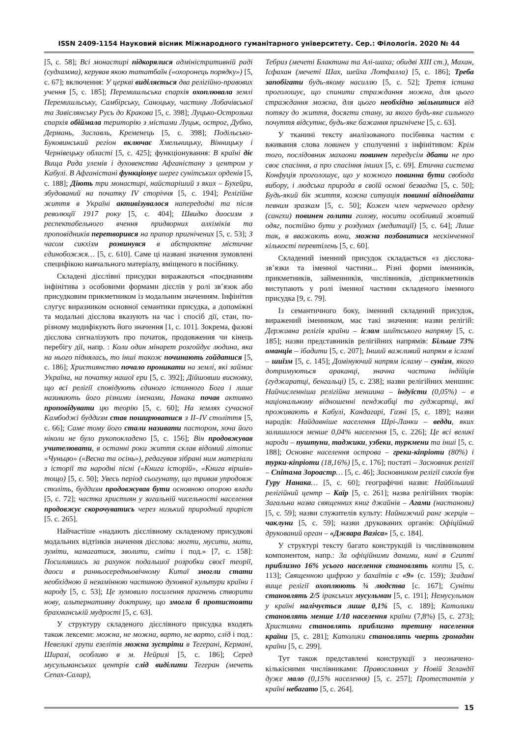ISSN 2409-1154 Науковий вісник Міжнародного гуманітарного університету. Сер.: Філологія. 2020 № 44
[5, с. 58]; Всі монастирі підкорялися адміністративній раді (судхамма), керував якою тататбаїн («охоронець порядку») [5, с. 67]; включення: У церкві виділяється два релігійно-правових учення [5, с. 185]; Перемишльська єпархія охоплювала землі Перемишльську, Самбірську, Саноцьку, частину Лобачівської та Завіслянську Русь до Кракова [5, с. 398]; Луцько-Острозька єпархія обіймала територію з містами Луцьк, острог, Дубно, Дермань, Заславль, Кременець [5, с. 398]; Подільсько-Буковинський регіон включає Хмельницьку, Вінницьку і Чернівецьку області [5, с. 425]; функціонування: В країні діє Вища Рада улемів і духовенства Афганістану з центром у Кабулі. В Афганістані функціонує шерег сунітських орденів [5, с. 188]; Діють три монастирі, найстаріший з яких – Бухейри, збудований на початку IV сторіччя [5, с. 194]; Релігійне життя в Україні активізувалося напередодні та після революції 1917 року [5, с. 404]; Швидко даосизм з респектабельного вчення придворних алхіміків та проповідників перетворився на прапор пригнічених [5, с. 53]; З часом сикхізм розвинувся в абстрактне містичне єдинобожжя… [5, с. 610]. Саме ці названі значення зумовлені специфікою навчального матеріалу, вміщеного в посібнику.
Складені дієслівні присудки виражаються «поєднанням інфінітива з особовими формами дієслів у ролі зв’язок або присудковим прикметником із модальним значенням. Інфінітив слугує виразником основної семантики присудка, а допоміжні та модальні дієслова вказують на час і спосіб дії, стан, по-різному модифікують його значення [1, с. 101]. Зокрема, фазові дієслова сигналізують про початок, продовження чи кінець перебігу дії, напр. : Коли один мінарет розгойдує людина, яка на нього піднялась, то інші також починають гойдатися [5, с. 186]; Християнство почало проникати на землі, які займає Україна, на початку нашої ери [5, с. 392]; Дійшовши висновку, що всі релігії сповідують єдиного істинного Бога і лише називають його різними іменами, Нанака почав активно проповідувати цю теорію [5, с. 60]; На землях сучасної Камбоджі буддизм став поширюватися з II–IV століття [5, с. 66]; Саме тому його стали називати пастором, хоча його ніколи не було рукопокладено [5, с. 156]; Він продовжував учителювати, в останні роки життя склав відомий літопис «Чуньцю» («Весна та осінь»), редагував зібрані ним матеріали з історії та народні пісні («Книга історій», «Книга віршів» тощо) [5, с. 50]; Увесь період сьогунату, що тривав упродовж століть, буддизм продовжував бути основною опорою влади [5, с. 72]; частка християн у загальній чисельності населення продовжує скорочуватись через низький природний приріст [5. с. 265].
Найчастіше «надають дієслівному складеному присудкові модальних відтінків значення дієслова: могти, мусити, мати, зуміти, намагатися, зволити, сміти і под.» [7, с. 158]: Посилившись за рахунок подальшої розробки своєї теорії, даоси в ранньосередньовічному Китаї змогли стати необхідною й незамінною частиною духовної культури країни і народу [5, с. 53]; Це зумовило посилення прагнень створити нову, альтернативну доктрину, що змогла б протистояти брахманській мудрості [5, с. 63].
У структуру складеного дієслівного присудка входять також лексеми: можна, не можна, варто, не варто, слід і под.: Невеликі групи езелітів можна зустріти в Тегерані, Кермані, Ширазі, особливо в м. Нейризі [5, с. 186]; Серед мусульманських центрів слід виділити Тегеран (мечеть Сепах-Салар),
Тебриз (мечеті Блактина та Алі-шаха; обидві XIII ст.), Махан, Ісфахан (мечеті Шах, шейха Лотфалла) [5, с. 186]; Треба запобігати будь-якому насиллю [5, с. 52]; Третя істина проголошує, що спинити страждання можна, для цього страждання можна, для цього необхідно звільнитися від потягу до життя, досягти стану, за якого будь-яке сильного почуття відсутнє, будь-яке бажання пригнічене [5, с. 63].
У тканині тексту аналізованого посібника частим є вживання слова повинен у сполученні з інфінітивом: Крім того, послідовник махаони повинен передусім дбати не про своє спасіння, а про спасіння інших [5, с. 69]. Етична система Конфуція проголошує, що у кожного повинна бути свобода вибору, і людська природа в своїй основі безвадна [5, с. 50]; Будь-який бік життя, кожна ситуація повинні відповідати певним зразкам [5, с. 50]; Кожен член чернечого ордену (сангхи) повинен голити голову, носити особливий жовтий одяг, постійно бути у роздумах (медитації) [5, с. 64]; Лише так, в вважають вони, можна позбавитися нескінченної кількості перевтілень [5, с. 60].
Складений іменний присудок складається «з дієслова-зв’язки та іменної частини... Різні форми іменників, прикметників, займенників, числівників, дієприкметників виступають у ролі іменної частини складеного іменного присудка [9, с. 79].
Із семантичного боку, іменний складений присудок, виражений іменником, має такі значення: назви релігій: Державна релігія країни – іслам шиїтського напряму [5, с. 185]; назви представників релігійних напрямів: Більше 73% оманців – ібадити [5, с. 207]; Інший важливий напрям в ісламі – шиїзм [5, с. 145]; Домінуючий напрям ісламу – сунізм, якого дотримуються араканці, значна частина індійців (гуджаратці, бенгальці) [5, с. 238]; назви релігійних меншин: Найчисленніша релігійна меншина – індуїсти (0,05%) – в національному відношенні пенджабці та гуджартці, які проживають в Кабулі, Кандагарі, Газні [5, с. 189]; назви народів: Найдавніше населення Шрі-Ланки – ведди, яких залишилося менше 0,04% населення [5, с. 226]; Це всі великі народи – пуштуни, таджики, узбеки, туркмени та інші [5, с. 188]; Основне населення острова – греки-кіпріоти (80%) і турки-кіпріоти (18,16%) [5, с. 176]; постаті – Засновник релігії – Спітама Зороастр… [5, с. 46]; Засновником релігії сикхів був Гуру Нанака… [5, с. 60]; географічні назви: Найбільший релігійний центр – Каїр [5, с. 261]; назва релігійних творів: Загальна назва священних книг джайнів – Агами (настанови) [5, с. 59]; назви служителів культу: Найнижчий ранг жерців – чаклуни [5, с. 59]; назви друкованих органів: Офіційний друкований орган – «Джвара Вазіса» [5, с. 184].
У структурі тексту багато конструкцій із числівниковим компонентом, напр.: За офіційними даними, нині в Єгипті приблизно 16% усього населення становлять копти [5, с. 113]; Священною цифрою у бахаїтів є «9» (с. 159); Згадані вище релігії охоплюють ¾ людства [с. 167]; Суніти становлять 2/5 іракських мусульман [5, с. 191]; Немусульман у країні налічується лише 0,1% [5, с. 189]; Католики становлять менше 1/10 населення країни (7,8%) [5, с. 273]; Християни становлять приблизно третину населення країни [5, с. 281]; Католики становлять чверть громадян країни [5, с. 299].
Тут також представлені конструкції з неозначено-кількісними числівниками: Православних у Новій Зеландії дуже мало (0,15% населення) [5, с. 257]; Протестантів у країні небагато [5, с. 264].
15